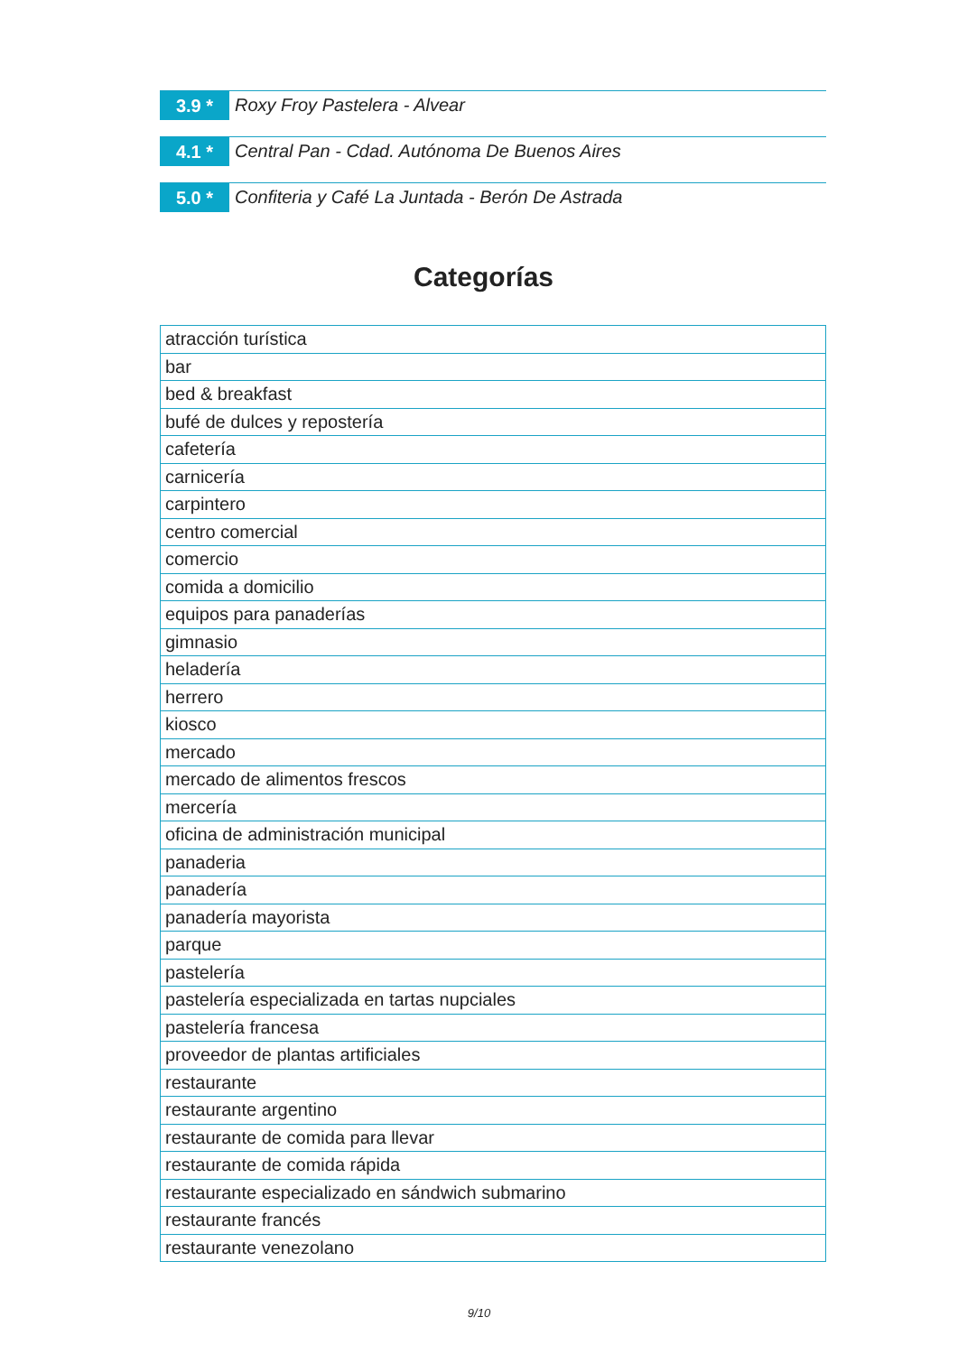3.9 *
Roxy Froy Pastelera - Alvear
4.1 *
Central Pan - Cdad. Autónoma De Buenos Aires
5.0 *
Confiteria y Café La Juntada - Berón De Astrada
Categorías
| atracción turística |
| bar |
| bed & breakfast |
| bufé de dulces y repostería |
| cafetería |
| carnicería |
| carpintero |
| centro comercial |
| comercio |
| comida a domicilio |
| equipos para panaderías |
| gimnasio |
| heladería |
| herrero |
| kiosco |
| mercado |
| mercado de alimentos frescos |
| mercería |
| oficina de administración municipal |
| panaderia |
| panadería |
| panadería mayorista |
| parque |
| pastelería |
| pastelería especializada en tartas nupciales |
| pastelería francesa |
| proveedor de plantas artificiales |
| restaurante |
| restaurante argentino |
| restaurante de comida para llevar |
| restaurante de comida rápida |
| restaurante especializado en sándwich submarino |
| restaurante francés |
| restaurante venezolano |
9/10